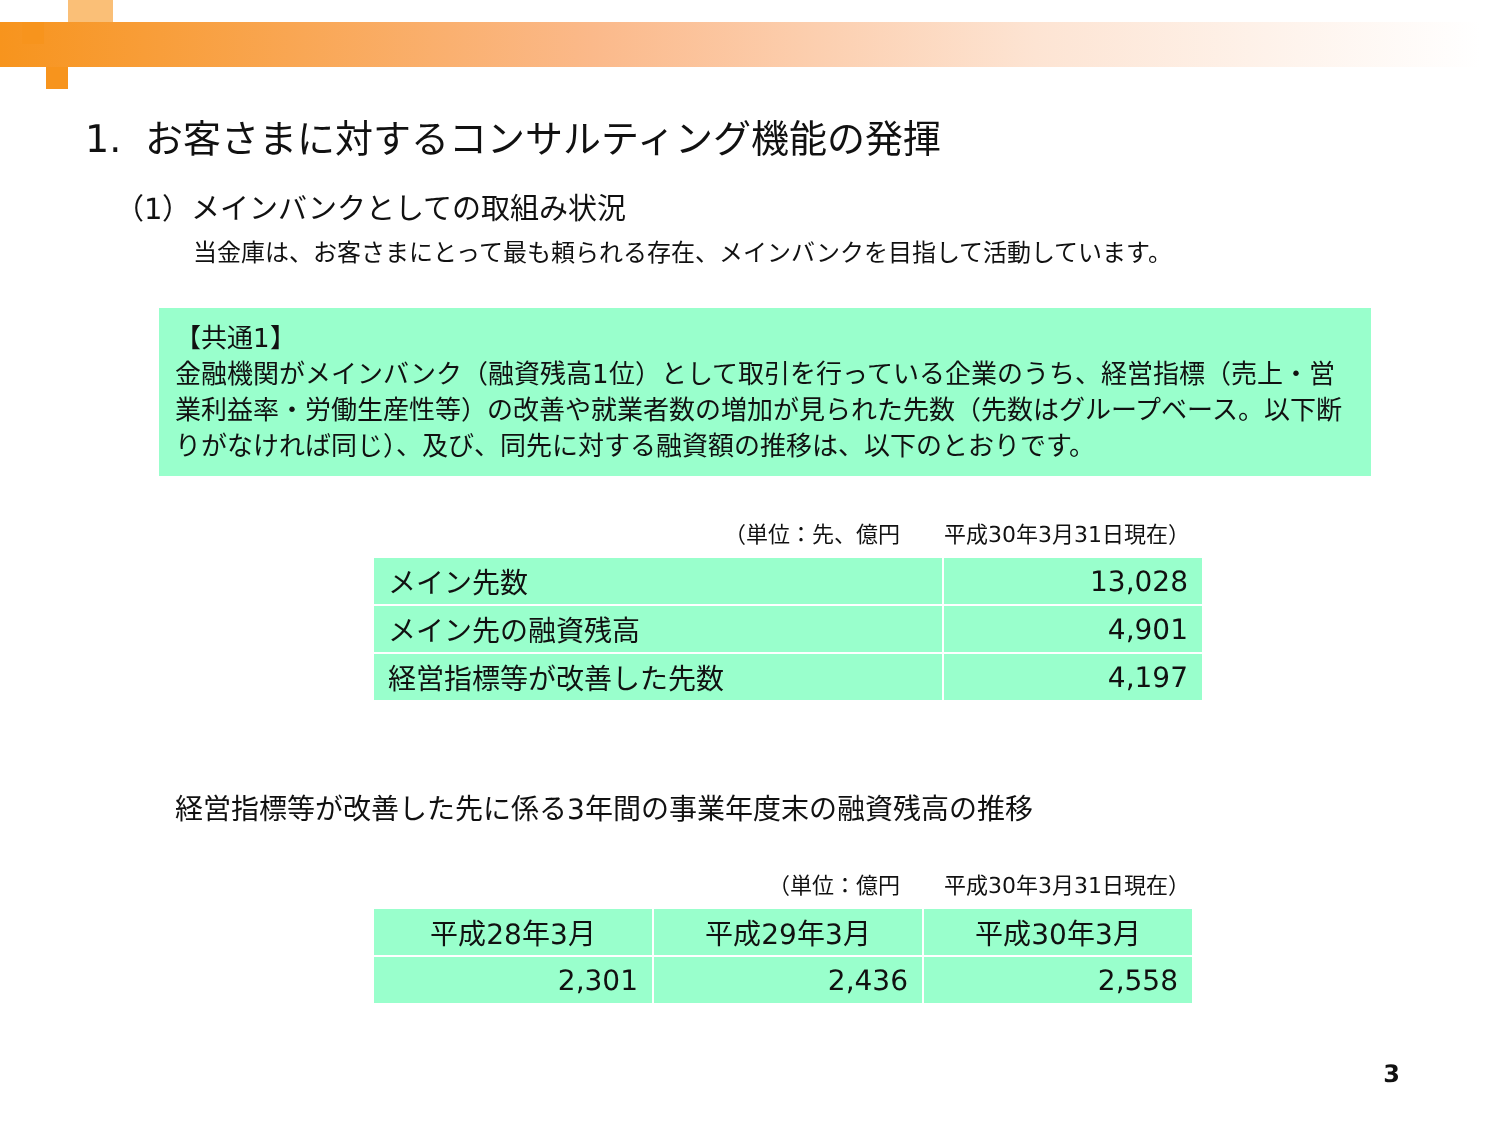1. お客さまに対するコンサルティング機能の発揮
（1）メインバンクとしての取組み状況
当金庫は、お客さまにとって最も頼られる存在、メインバンクを目指して活動しています。
【共通1】
金融機関がメインバンク（融資残高1位）として取引を行っている企業のうち、経営指標（売上・営業利益率・労働生産性等）の改善や就業者数の増加が見られた先数（先数はグループベース。以下断りがなければ同じ）、及び、同先に対する融資額の推移は、以下のとおりです。
（単位：先、億円　　平成30年3月31日現在）
| メイン先数 | 13,028 |
| メイン先の融資残高 | 4,901 |
| 経営指標等が改善した先数 | 4,197 |
経営指標等が改善した先に係る3年間の事業年度末の融資残高の推移
（単位：億円　　平成30年3月31日現在）
| 平成28年3月 | 平成29年3月 | 平成30年3月 |
| 2,301 | 2,436 | 2,558 |
3